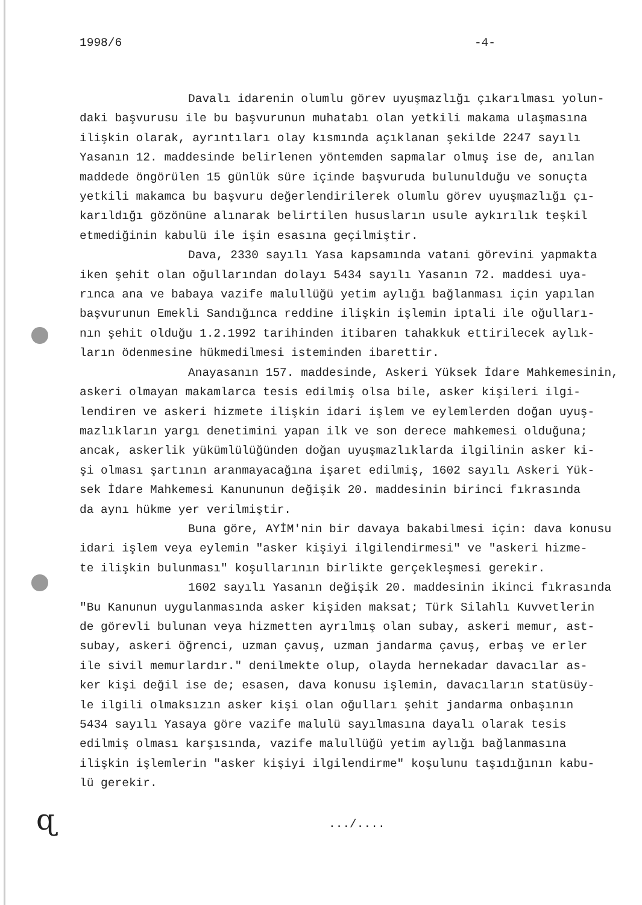1998/6 -4-
Davalı idarenin olumlu görev uyuşmazlığı çıkarılması yolun- daki başvurusu ile bu başvurunun muhatabı olan yetkili makama ulaşmasına ilişkin olarak, ayrıntıları olay kısmında açıklanan şekilde 2247 sayılı Yasanın 12. maddesinde belirlenen yöntemden sapmalar olmuş ise de, anılan maddede öngörülen 15 günlük süre içinde başvuruda bulunulduğu ve sonuçta yetkili makamca bu başvuru değerlendirilerek olumlu görev uyuşmazlığı çı- karıldığı gözönüne alınarak belirtilen hususların usule aykırılık teşkil etmediğinin kabulü ile işin esasına geçilmiştir.
Dava, 2330 sayılı Yasa kapsamında vatani görevini yapmakta iken şehit olan oğullarından dolayı 5434 sayılı Yasanın 72. maddesi uya- rınca ana ve babaya vazife malullüğü yetim aylığı bağlanması için yapılan başvurunun Emekli Sandığınca reddine ilişkin işlemin iptali ile oğulları- nın şehit olduğu 1.2.1992 tarihinden itibaren tahakkuk ettirilecek aylık- ların ödenmesine hükmedilmesi isteminden ibarettir.
Anayasanın 157. maddesinde, Askeri Yüksek İdare Mahkemesinin, askeri olmayan makamlarca tesis edilmiş olsa bile, asker kişileri ilgi- lendiren ve askeri hizmete ilişkin idari işlem ve eylemlerden doğan uyuş- mazlıkların yargı denetimini yapan ilk ve son derece mahkemesi olduğuna; ancak, askerlik yükümlülüğünden doğan uyuşmazlıklarda ilgilinin asker ki- şi olması şartının aranmayacağına işaret edilmiş, 1602 sayılı Askeri Yük- sek İdare Mahkemesi Kanununun değişik 20. maddesinin birinci fıkrasında da aynı hükme yer verilmiştir.
Buna göre, AYİM'nin bir davaya bakabilmesi için: dava konusu idari işlem veya eylemin "asker kişiyi ilgilendirmesi" ve "askeri hizme- te ilişkin bulunması" koşullarının birlikte gerçekleşmesi gerekir.
1602 sayılı Yasanın değişik 20. maddesinin ikinci fıkrasında "Bu Kanunun uygulanmasında asker kişiden maksat; Türk Silahlı Kuvvetlerin de görevli bulunan veya hizmetten ayrılmış olan subay, askeri memur, ast- subay, askeri öğrenci, uzman çavuş, uzman jandarma çavuş, erbaş ve erler ile sivil memurlardır." denilmekte olup, olayda hernekadar davacılar as- ker kişi değil ise de; esasen, dava konusu işlemin, davacıların statüsüy- le ilgili olmaksızın asker kişi olan oğulları şehit jandarma onbaşının 5434 sayılı Yasaya göre vazife malulü sayılmasına dayalı olarak tesis edilmiş olması karşısında, vazife malullüğü yetim aylığı bağlanmasına ilişkin işlemlerin "asker kişiyi ilgilendirme" koşulunu taşıdığının kabu- lü gerekir.
ɋ .../....